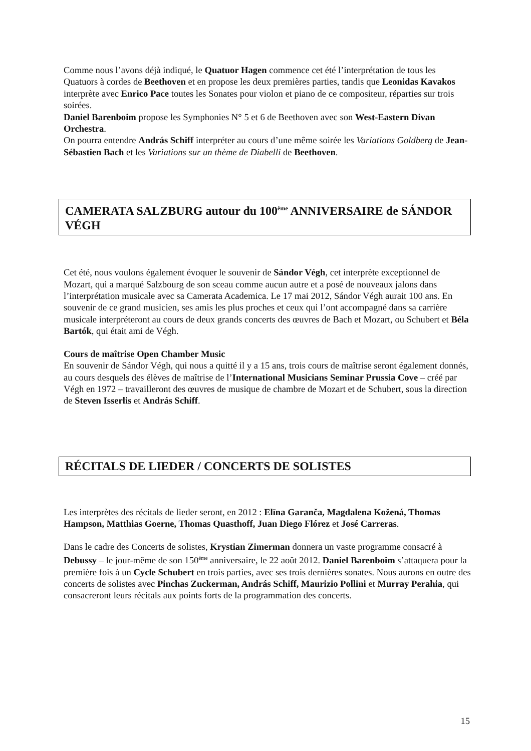Comme nous l’avons déjà indiqué, le Quatuor Hagen commence cet été l’interprétation de tous les Quatuors à cordes de Beethoven et en propose les deux premières parties, tandis que Leonidas Kavakos interprète avec Enrico Pace toutes les Sonates pour violon et piano de ce compositeur, réparties sur trois soirées.
Daniel Barenboim propose les Symphonies N° 5 et 6 de Beethoven avec son West-Eastern Divan Orchestra.
On pourra entendre András Schiff interpréter au cours d’une même soirée les Variations Goldberg de Jean-Sébastien Bach et les Variations sur un thème de Diabelli de Beethoven.
CAMERATA SALZBURG autour du 100<sup>ème</sup> ANNIVERSAIRE de SÁNDOR VÉGH
Cet été, nous voulons également évoquer le souvenir de Sándor Végh, cet interprète exceptionnel de Mozart, qui a marqué Salzbourg de son sceau comme aucun autre et a posé de nouveaux jalons dans l’interprétation musicale avec sa Camerata Academica. Le 17 mai 2012, Sándor Végh aurait 100 ans. En souvenir de ce grand musicien, ses amis les plus proches et ceux qui l’ont accompagné dans sa carrière musicale interpréteront au cours de deux grands concerts des œuvres de Bach et Mozart, ou Schubert et Béla Bartók, qui était ami de Végh.
Cours de maîtrise Open Chamber Music
En souvenir de Sándor Végh, qui nous a quitté il y a 15 ans, trois cours de maîtrise seront également donnés, au cours desquels des élèves de maîtrise de l’International Musicians Seminar Prussia Cove – créé par Végh en 1972 – travailleront des œuvres de musique de chambre de Mozart et de Schubert, sous la direction de Steven Isserlis et András Schiff.
RÉCITALS DE LIEDER / CONCERTS DE SOLISTES
Les interprètes des récitals de lieder seront, en 2012 : Elīna Garanča, Magdalena Kožená, Thomas Hampson, Matthias Goerne, Thomas Quasthoff, Juan Diego Flórez et José Carreras.
Dans le cadre des Concerts de solistes, Krystian Zimerman donnera un vaste programme consacré à Debussy – le jour-même de son 150<sup>ème</sup> anniversaire, le 22 août 2012. Daniel Barenboim s’attaquera pour la première fois à un Cycle Schubert en trois parties, avec ses trois dernières sonates. Nous aurons en outre des concerts de solistes avec Pinchas Zuckerman, András Schiff, Maurizio Pollini et Murray Perahia, qui consacreront leurs récitals aux points forts de la programmation des concerts.
15